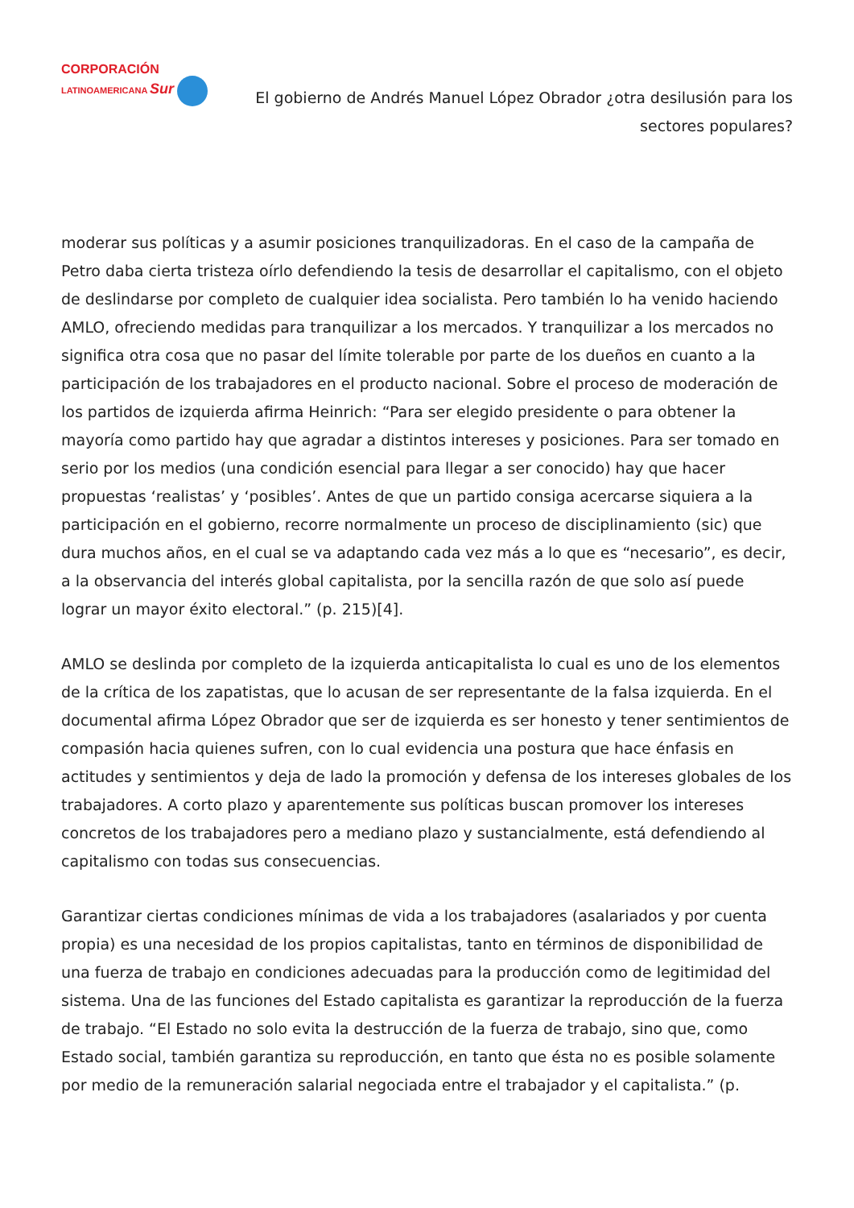CORPORACIÓN
LATINOAMERICANA Sur
El gobierno de Andrés Manuel López Obrador ¿otra desilusión para los sectores populares?
moderar sus políticas y a asumir posiciones tranquilizadoras. En el caso de la campaña de Petro daba cierta tristeza oírlo defendiendo la tesis de desarrollar el capitalismo, con el objeto de deslindarse por completo de cualquier idea socialista. Pero también lo ha venido haciendo AMLO, ofreciendo medidas para tranquilizar a los mercados. Y tranquilizar a los mercados no significa otra cosa que no pasar del límite tolerable por parte de los dueños en cuanto a la participación de los trabajadores en el producto nacional. Sobre el proceso de moderación de los partidos de izquierda afirma Heinrich: “Para ser elegido presidente o para obtener la mayoría como partido hay que agradar a distintos intereses y posiciones. Para ser tomado en serio por los medios (una condición esencial para llegar a ser conocido) hay que hacer propuestas ‘realistas’ y ‘posibles’. Antes de que un partido consiga acercarse siquiera a la participación en el gobierno, recorre normalmente un proceso de disciplinamiento (sic) que dura muchos años, en el cual se va adaptando cada vez más a lo que es “necesario”, es decir, a la observancia del interés global capitalista, por la sencilla razón de que solo así puede lograr un mayor éxito electoral.” (p. 215)[4].
AMLO se deslinda por completo de la izquierda anticapitalista lo cual es uno de los elementos de la crítica de los zapatistas, que lo acusan de ser representante de la falsa izquierda. En el documental afirma López Obrador que ser de izquierda es ser honesto y tener sentimientos de compasión hacia quienes sufren, con lo cual evidencia una postura que hace énfasis en actitudes y sentimientos y deja de lado la promoción y defensa de los intereses globales de los trabajadores. A corto plazo y aparentemente sus políticas buscan promover los intereses concretos de los trabajadores pero a mediano plazo y sustancialmente, está defendiendo al capitalismo con todas sus consecuencias.
Garantizar ciertas condiciones mínimas de vida a los trabajadores (asalariados y por cuenta propia) es una necesidad de los propios capitalistas, tanto en términos de disponibilidad de una fuerza de trabajo en condiciones adecuadas para la producción como de legitimidad del sistema. Una de las funciones del Estado capitalista es garantizar la reproducción de la fuerza de trabajo. “El Estado no solo evita la destrucción de la fuerza de trabajo, sino que, como Estado social, también garantiza su reproducción, en tanto que ésta no es posible solamente por medio de la remuneración salarial negociada entre el trabajador y el capitalista.” (p.